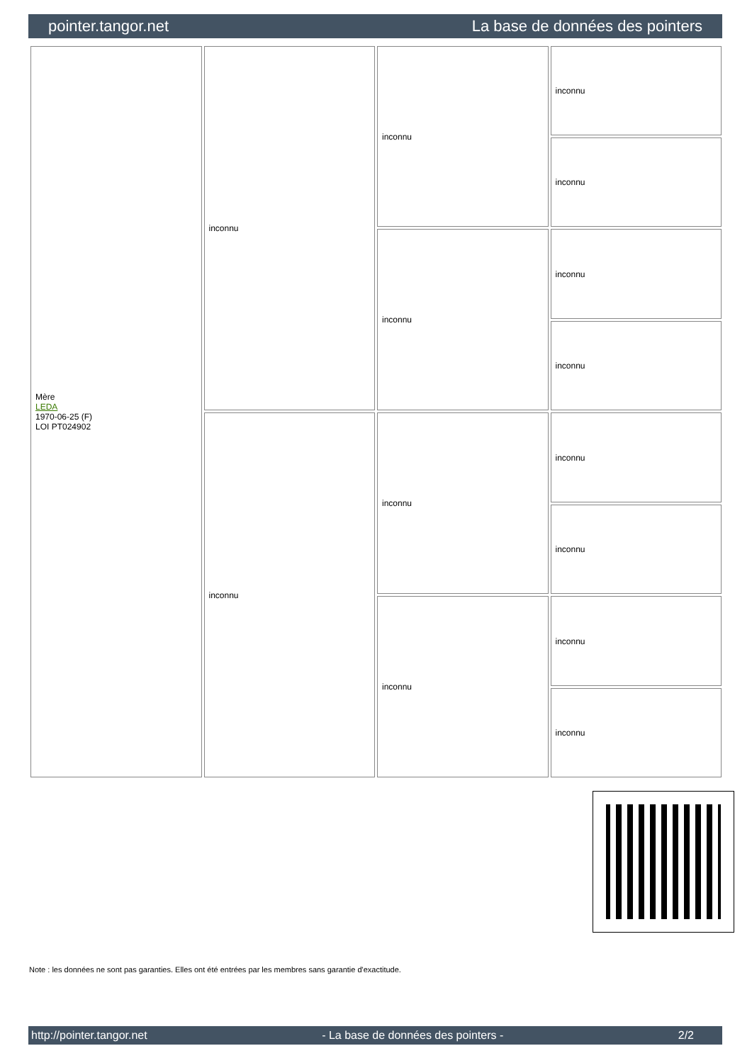pointer.tangor.net La base de données des pointers
| Mère LEDA 1970-06-25 (F) LOI PT024902 | inconnu | inconnu | inconnu |
| | | | inconnu |
| | | inconnu | inconnu |
| | | | inconnu |
| | inconnu | inconnu | inconnu |
| | | | inconnu |
| | | inconnu | inconnu |
| | | | inconnu |
Note : les données ne sont pas garanties. Elles ont été entrées par les membres sans garantie d'exactitude.
http://pointer.tangor.net - La base de données des pointers - 2/2